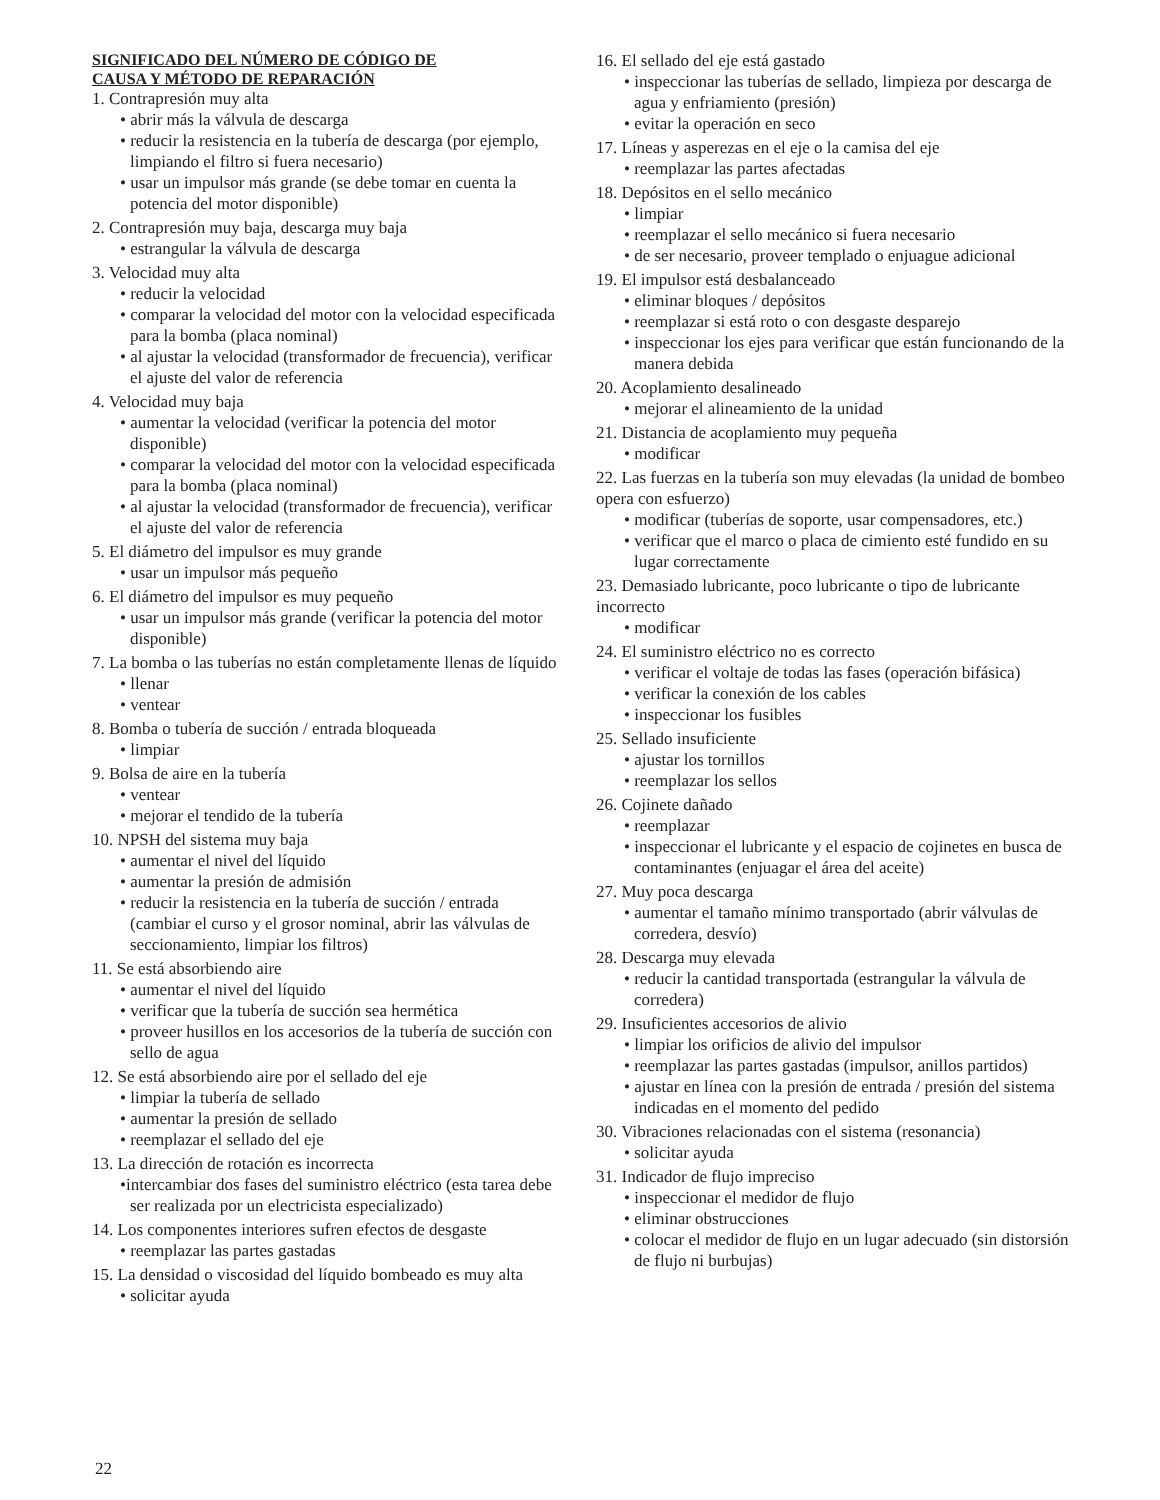SIGNIFICADO DEL NÚMERO DE CÓDIGO DE
CAUSA Y MÉTODO DE REPARACIÓN
1. Contrapresión muy alta
• abrir más la válvula de descarga
• reducir la resistencia en la tubería de descarga (por ejemplo, limpiando el filtro si fuera necesario)
• usar un impulsor más grande (se debe tomar en cuenta la potencia del motor disponible)
2. Contrapresión muy baja, descarga muy baja
• estrangular la válvula de descarga
3. Velocidad muy alta
• reducir la velocidad
• comparar la velocidad del motor con la velocidad especificada para la bomba (placa nominal)
• al ajustar la velocidad (transformador de frecuencia), verificar el ajuste del valor de referencia
4. Velocidad muy baja
• aumentar la velocidad (verificar la potencia del motor disponible)
• comparar la velocidad del motor con la velocidad especificada para la bomba (placa nominal)
• al ajustar la velocidad (transformador de frecuencia), verificar el ajuste del valor de referencia
5. El diámetro del impulsor es muy grande
• usar un impulsor más pequeño
6. El diámetro del impulsor es muy pequeño
• usar un impulsor más grande (verificar la potencia del motor disponible)
7. La bomba o las tuberías no están completamente llenas de líquido
• llenar
• ventear
8. Bomba o tubería de succión / entrada bloqueada
• limpiar
9. Bolsa de aire en la tubería
• ventear
• mejorar el tendido de la tubería
10. NPSH del sistema muy baja
• aumentar el nivel del líquido
• aumentar la presión de admisión
• reducir la resistencia en la tubería de succión / entrada (cambiar el curso y el grosor nominal, abrir las válvulas de seccionamiento, limpiar los filtros)
11. Se está absorbiendo aire
• aumentar el nivel del líquido
• verificar que la tubería de succión sea hermética
• proveer husillos en los accesorios de la tubería de succión con sello de agua
12. Se está absorbiendo aire por el sellado del eje
• limpiar la tubería de sellado
• aumentar la presión de sellado
• reemplazar el sellado del eje
13. La dirección de rotación es incorrecta
•intercambiar dos fases del suministro eléctrico (esta tarea debe ser realizada por un electricista especializado)
14. Los componentes interiores sufren efectos de desgaste
• reemplazar las partes gastadas
15. La densidad o viscosidad del líquido bombeado es muy alta
• solicitar ayuda
16. El sellado del eje está gastado
• inspeccionar las tuberías de sellado, limpieza por descarga de agua y enfriamiento (presión)
• evitar la operación en seco
17. Líneas y asperezas en el eje o la camisa del eje
• reemplazar las partes afectadas
18. Depósitos en el sello mecánico
• limpiar
• reemplazar el sello mecánico si fuera necesario
• de ser necesario, proveer templado o enjuague adicional
19. El impulsor está desbalanceado
• eliminar bloques / depósitos
• reemplazar si está roto o con desgaste desparejo
• inspeccionar los ejes para verificar que están funcionando de la manera debida
20. Acoplamiento desalineado
• mejorar el alineamiento de la unidad
21. Distancia de acoplamiento muy pequeña
• modificar
22. Las fuerzas en la tubería son muy elevadas (la unidad de bombeo opera con esfuerzo)
• modificar (tuberías de soporte, usar compensadores, etc.)
• verificar que el marco o placa de cimiento esté fundido en su lugar correctamente
23. Demasiado lubricante, poco lubricante o tipo de lubricante incorrecto
• modificar
24. El suministro eléctrico no es correcto
• verificar el voltaje de todas las fases (operación bifásica)
• verificar la conexión de los cables
• inspeccionar los fusibles
25. Sellado insuficiente
• ajustar los tornillos
• reemplazar los sellos
26. Cojinete dañado
• reemplazar
• inspeccionar el lubricante y el espacio de cojinetes en busca de contaminantes (enjuagar el área del aceite)
27. Muy poca descarga
• aumentar el tamaño mínimo transportado (abrir válvulas de corredera, desvío)
28. Descarga muy elevada
• reducir la cantidad transportada (estrangular la válvula de corredera)
29. Insuficientes accesorios de alivio
• limpiar los orificios de alivio del impulsor
• reemplazar las partes gastadas (impulsor, anillos partidos)
• ajustar en línea con la presión de entrada / presión del sistema indicadas en el momento del pedido
30. Vibraciones relacionadas con el sistema (resonancia)
• solicitar ayuda
31. Indicador de flujo impreciso
• inspeccionar el medidor de flujo
• eliminar obstrucciones
• colocar el medidor de flujo en un lugar adecuado (sin distorsión de flujo ni burbujas)
22